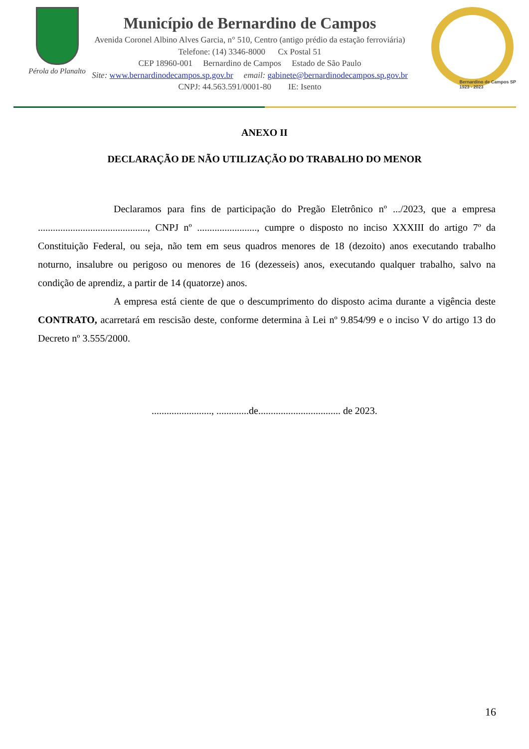Pérola do Planalto
Município de Bernardino de Campos
Avenida Coronel Albino Alves Garcia, n° 510, Centro (antigo prédio da estação ferroviária)
Telefone: (14) 3346-8000 Cx Postal 51
CEP 18960-001 Bernardino de Campos Estado de São Paulo
Site: www.bernardinodecampos.sp.gov.br email: gabinete@bernardinodecampos.sp.gov.br
CNPJ: 44.563.591/0001-80 IE: Isento
Bernardino de Campos SP
1923 - 2023
ANEXO II
DECLARAÇÃO DE NÃO UTILIZAÇÃO DO TRABALHO DO MENOR
Declaramos para fins de participação do Pregão Eletrônico nº .../2023, que a empresa ............................................, CNPJ nº ........................, cumpre o disposto no inciso XXXIII do artigo 7º da Constituição Federal, ou seja, não tem em seus quadros menores de 18 (dezoito) anos executando trabalho noturno, insalubre ou perigoso ou menores de 16 (dezesseis) anos, executando qualquer trabalho, salvo na condição de aprendiz, a partir de 14 (quatorze) anos.
A empresa está ciente de que o descumprimento do disposto acima durante a vigência deste CONTRATO, acarretará em rescisão deste, conforme determina à Lei nº 9.854/99 e o inciso V do artigo 13 do Decreto nº 3.555/2000.
........................, .............de................................. de 2023.
16